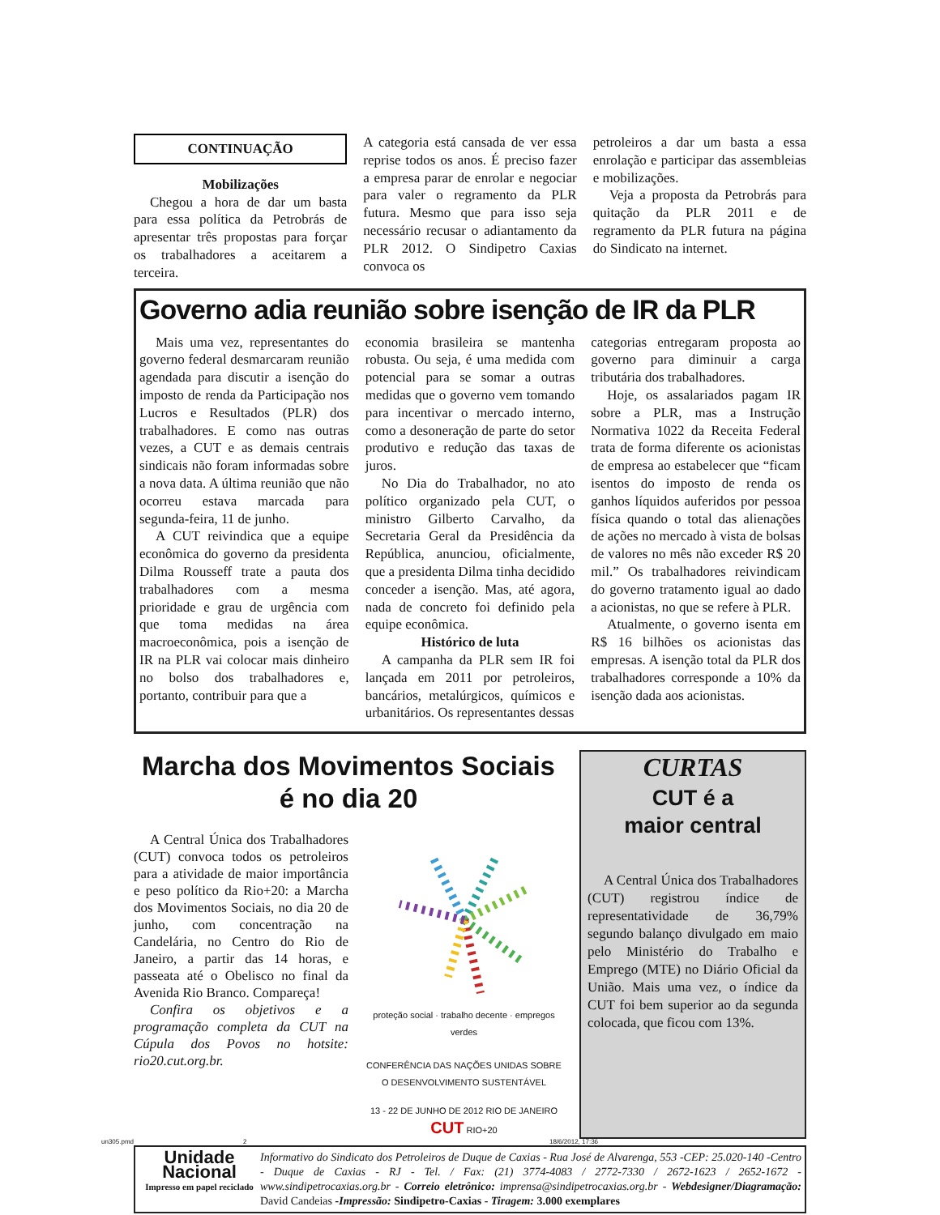CONTINUAÇÃO
Mobilizações
Chegou a hora de dar um basta para essa política da Petrobrás de apresentar três propostas para forçar os trabalhadores a aceitarem a terceira.
A categoria está cansada de ver essa reprise todos os anos. É preciso fazer a empresa parar de enrolar e negociar para valer o regramento da PLR futura. Mesmo que para isso seja necessário recusar o adiantamento da PLR 2012. O Sindipetro Caxias convoca os
petroleiros a dar um basta a essa enrolação e participar das assembleias e mobilizações.
Veja a proposta da Petrobrás para quitação da PLR 2011 e de regramento da PLR futura na página do Sindicato na internet.
Governo adia reunião sobre isenção de IR da PLR
Mais uma vez, representantes do governo federal desmarcaram reunião agendada para discutir a isenção do imposto de renda da Participação nos Lucros e Resultados (PLR) dos trabalhadores. E como nas outras vezes, a CUT e as demais centrais sindicais não foram informadas sobre a nova data. A última reunião que não ocorreu estava marcada para segunda-feira, 11 de junho.
A CUT reivindica que a equipe econômica do governo da presidenta Dilma Rousseff trate a pauta dos trabalhadores com a mesma prioridade e grau de urgência com que toma medidas na área macroeconômica, pois a isenção de IR na PLR vai colocar mais dinheiro no bolso dos trabalhadores e, portanto, contribuir para que a
economia brasileira se mantenha robusta. Ou seja, é uma medida com potencial para se somar a outras medidas que o governo vem tomando para incentivar o mercado interno, como a desoneração de parte do setor produtivo e redução das taxas de juros.
No Dia do Trabalhador, no ato político organizado pela CUT, o ministro Gilberto Carvalho, da Secretaria Geral da Presidência da República, anunciou, oficialmente, que a presidenta Dilma tinha decidido conceder a isenção. Mas, até agora, nada de concreto foi definido pela equipe econômica.
Histórico de luta
A campanha da PLR sem IR foi lançada em 2011 por petroleiros, bancários, metalúrgicos, químicos e urbanitários. Os representantes dessas
categorias entregaram proposta ao governo para diminuir a carga tributária dos trabalhadores.
Hoje, os assalariados pagam IR sobre a PLR, mas a Instrução Normativa 1022 da Receita Federal trata de forma diferente os acionistas de empresa ao estabelecer que “ficam isentos do imposto de renda os ganhos líquidos auferidos por pessoa física quando o total das alienações de ações no mercado à vista de bolsas de valores no mês não exceder R$ 20 mil.” Os trabalhadores reivindicam do governo tratamento igual ao dado a acionistas, no que se refere à PLR.
Atualmente, o governo isenta em R$ 16 bilhões os acionistas das empresas. A isenção total da PLR dos trabalhadores corresponde a 10% da isenção dada aos acionistas.
Marcha dos Movimentos Sociais é no dia 20
A Central Única dos Trabalhadores (CUT) convoca todos os petroleiros para a atividade de maior importância e peso político da Rio+20: a Marcha dos Movimentos Sociais, no dia 20 de junho, com concentração na Candelária, no Centro do Rio de Janeiro, a partir das 14 horas, e passeata até o Obelisco no final da Avenida Rio Branco. Compareça!
Confira os objetivos e a programação completa da CUT na Cúpula dos Povos no hotsite: rio20.cut.org.br.
proteção social · trabalho decente · empregos verdes
CONFERÊNCIA DAS NAÇÕES UNIDAS SOBRE O DESENVOLVIMENTO SUSTENTÁVEL
13 - 22 DE JUNHO DE 2012 RIO DE JANEIRO CUT RIO+20
CURTAS
CUT é a
maior central
A Central Única dos Trabalhadores (CUT) registrou índice de representatividade de 36,79% segundo balanço divulgado em maio pelo Ministério do Trabalho e Emprego (MTE) no Diário Oficial da União. Mais uma vez, o índice da CUT foi bem superior ao da segunda colocada, que ficou com 13%.
Unidade Nacional
Impresso em papel reciclado
Informativo do Sindicato dos Petroleiros de Duque de Caxias - Rua José de Alvarenga, 553 -CEP: 25.020-140 -Centro - Duque de Caxias - RJ - Tel. / Fax: (21) 3774-4083 / 2772-7330 / 2672-1623 / 2652-1672 - www.sindipetrocaxias.org.br - Correio eletrônico: imprensa@sindipetrocaxias.org.br - Webdesigner/Diagramação: David Candeias -Impressão: Sindipetro-Caxias - Tiragem: 3.000 exemplares
un305.pmd 2 18/6/2012, 17:36